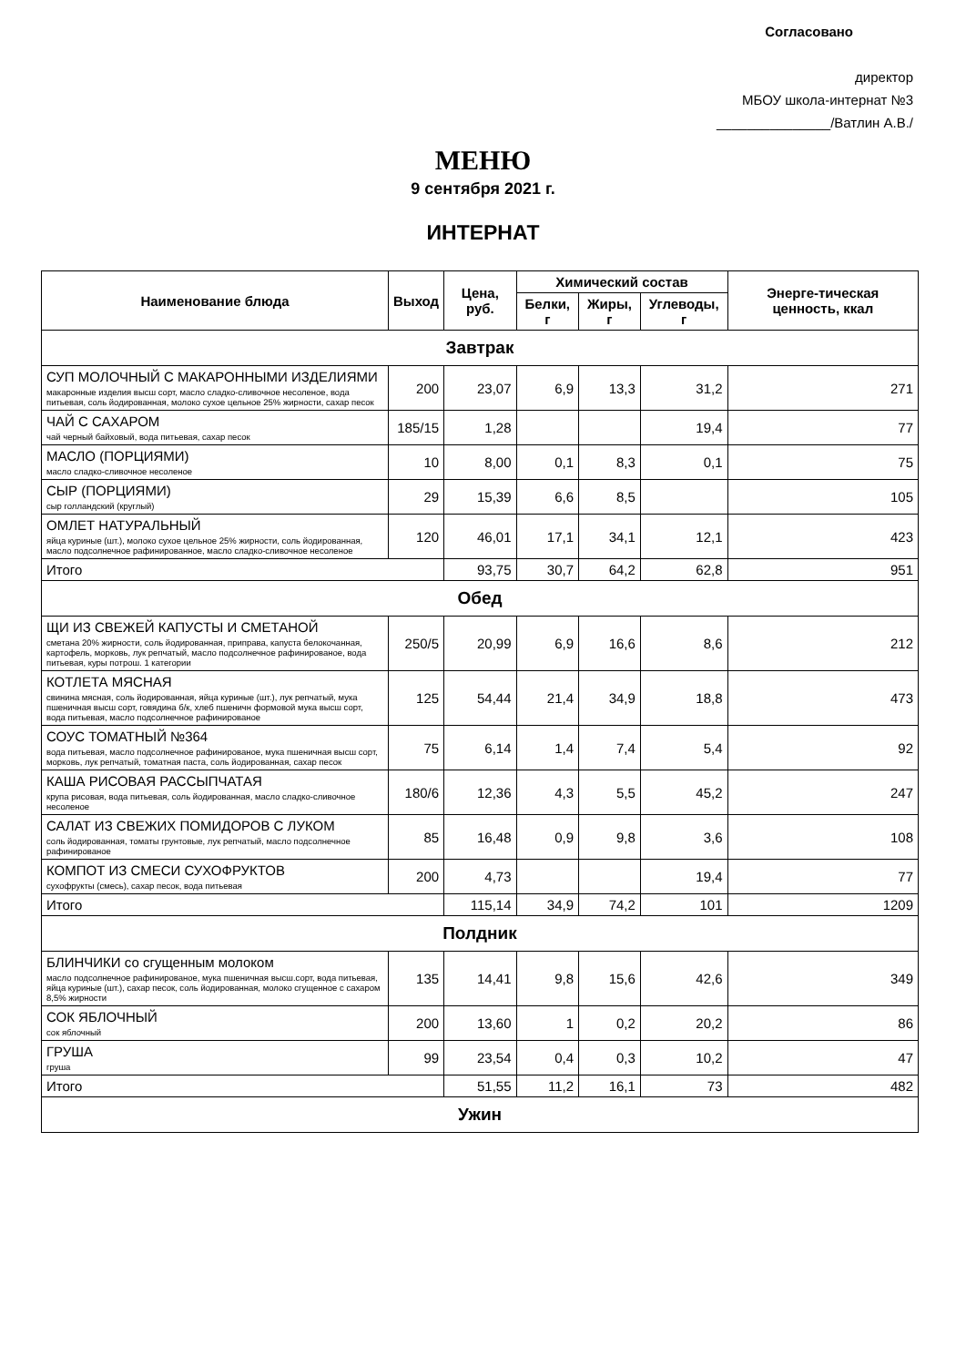Согласовано
директор
МБОУ школа-интернат №3
_______________/Ватлин А.В./
МЕНЮ
9 сентября 2021 г.
ИНТЕРНАТ
| Наименование блюда | Выход | Цена, руб. | Химический состав | | | Энерге-тическая ценность, ккал |
| --- | --- | --- | --- | --- | --- | --- |
| | | | Белки, г | Жиры, г | Углеводы, г | |
| Завтрак | | | | | | |
| СУП МОЛОЧНЫЙ С МАКАРОННЫМИ ИЗДЕЛИЯМИ макаронные изделия высш сорт, масло сладко-сливочное несоленое, вода питьевая, соль йодированная, молоко сухое цельное 25% жирности, сахар песок | 200 | 23,07 | 6,9 | 13,3 | 31,2 | 271 |
| ЧАЙ С САХАРОМ чай черный байховый, вода питьевая, сахар песок | 185/15 | 1,28 | | | 19,4 | 77 |
| МАСЛО (ПОРЦИЯМИ) масло сладко-сливочное несоленое | 10 | 8,00 | 0,1 | 8,3 | 0,1 | 75 |
| СЫР (ПОРЦИЯМИ) сыр голландский (круглый) | 29 | 15,39 | 6,6 | 8,5 | | 105 |
| ОМЛЕТ НАТУРАЛЬНЫЙ яйца куриные (шт.), молоко сухое цельное 25% жирности, соль йодированная, масло подсолнечное рафинированное, масло сладко-сливочное несоленое | 120 | 46,01 | 17,1 | 34,1 | 12,1 | 423 |
| Итого | | 93,75 | 30,7 | 64,2 | 62,8 | 951 |
| Обед | | | | | | |
| ЩИ ИЗ СВЕЖЕЙ КАПУСТЫ И СМЕТАНОЙ сметана 20% жирности, соль йодированная, приправа, капуста белокочанная, картофель, морковь, лук репчатый, масло подсолнечное рафинированое, вода питьевая, куры потрош. 1 категории | 250/5 | 20,99 | 6,9 | 16,6 | 8,6 | 212 |
| КОТЛЕТА МЯСНАЯ свинина мясная, соль йодированная, яйца куриные (шт.), лук репчатый, мука пшеничная высш сорт, говядина б/к, хлеб пшеничн формовой мука высш сорт, вода питьевая, масло подсолнечное рафинированое | 125 | 54,44 | 21,4 | 34,9 | 18,8 | 473 |
| СОУС ТОМАТНЫЙ №364 вода питьевая, масло подсолнечное рафинированое, мука пшеничная высш сорт, морковь, лук репчатый, томатная паста, соль йодированная, сахар песок | 75 | 6,14 | 1,4 | 7,4 | 5,4 | 92 |
| КАША РИСОВАЯ РАССЫПЧАТАЯ крупа рисовая, вода питьевая, соль йодированная, масло сладко-сливочное несоленое | 180/6 | 12,36 | 4,3 | 5,5 | 45,2 | 247 |
| САЛАТ ИЗ СВЕЖИХ ПОМИДОРОВ С ЛУКОМ соль йодированная, томаты грунтовые, лук репчатый, масло подсолнечное рафинированое | 85 | 16,48 | 0,9 | 9,8 | 3,6 | 108 |
| КОМПОТ ИЗ СМЕСИ СУХОФРУКТОВ сухофрукты (смесь), сахар песок, вода питьевая | 200 | 4,73 | | | 19,4 | 77 |
| Итого | | 115,14 | 34,9 | 74,2 | 101 | 1209 |
| Полдник | | | | | | |
| БЛИНЧИКИ со сгущенным молоком масло подсолнечное рафинированое, мука пшеничная высш.сорт, вода питьевая, яйца куриные (шт.), сахар песок, соль йодированная, молоко сгущенное с сахаром 8,5% жирности | 135 | 14,41 | 9,8 | 15,6 | 42,6 | 349 |
| СОК ЯБЛОЧНЫЙ сок яблочный | 200 | 13,60 | 1 | 0,2 | 20,2 | 86 |
| ГРУША груша | 99 | 23,54 | 0,4 | 0,3 | 10,2 | 47 |
| Итого | | 51,55 | 11,2 | 16,1 | 73 | 482 |
| Ужин | | | | | | |